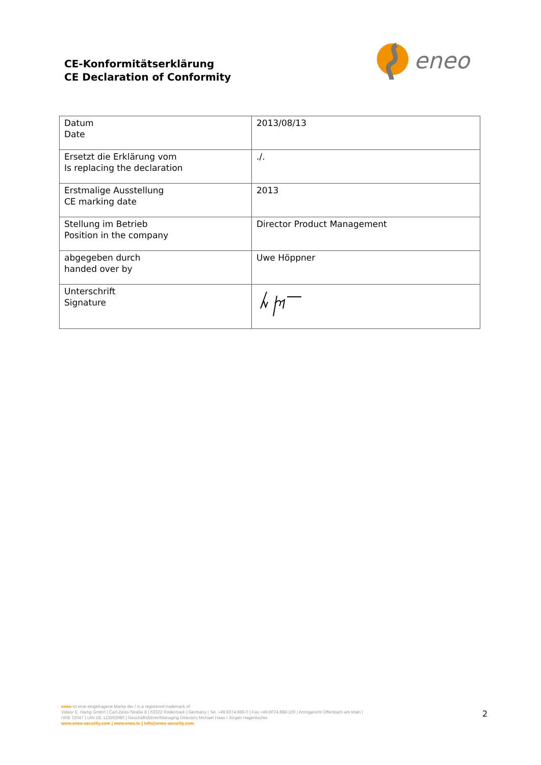CE-Konformitätserklärung
CE Declaration of Conformity
eneo
| Datum Date | 2013/08/13 |
| Ersetzt die Erklärung vom Is replacing the declaration | ./. |
| Erstmalige Ausstellung CE marking date | 2013 |
| Stellung im Betrieb Position in the company | Director Product Management |
| abgegeben durch handed over by | Uwe Höppner |
| Unterschrift Signature | |
eneo ist eine eingetragene Marke der / is a registered trademark of
Videor E. Hartig GmbH | Carl-Zeiss-Straße 8 | 63322 Rödermark | Germany | Tel. +49.6074.888-0 | Fax +49.6074.888-100 | Amtsgericht Offenbach am Main |
HRB 32047 | UIN DE 113592980 | Geschäftsführer/Managing Directors Michael Haas / Jürgen Hagenlocher
www.eneo-security.com | www.eneo.tv | info@eneo-security.com
2